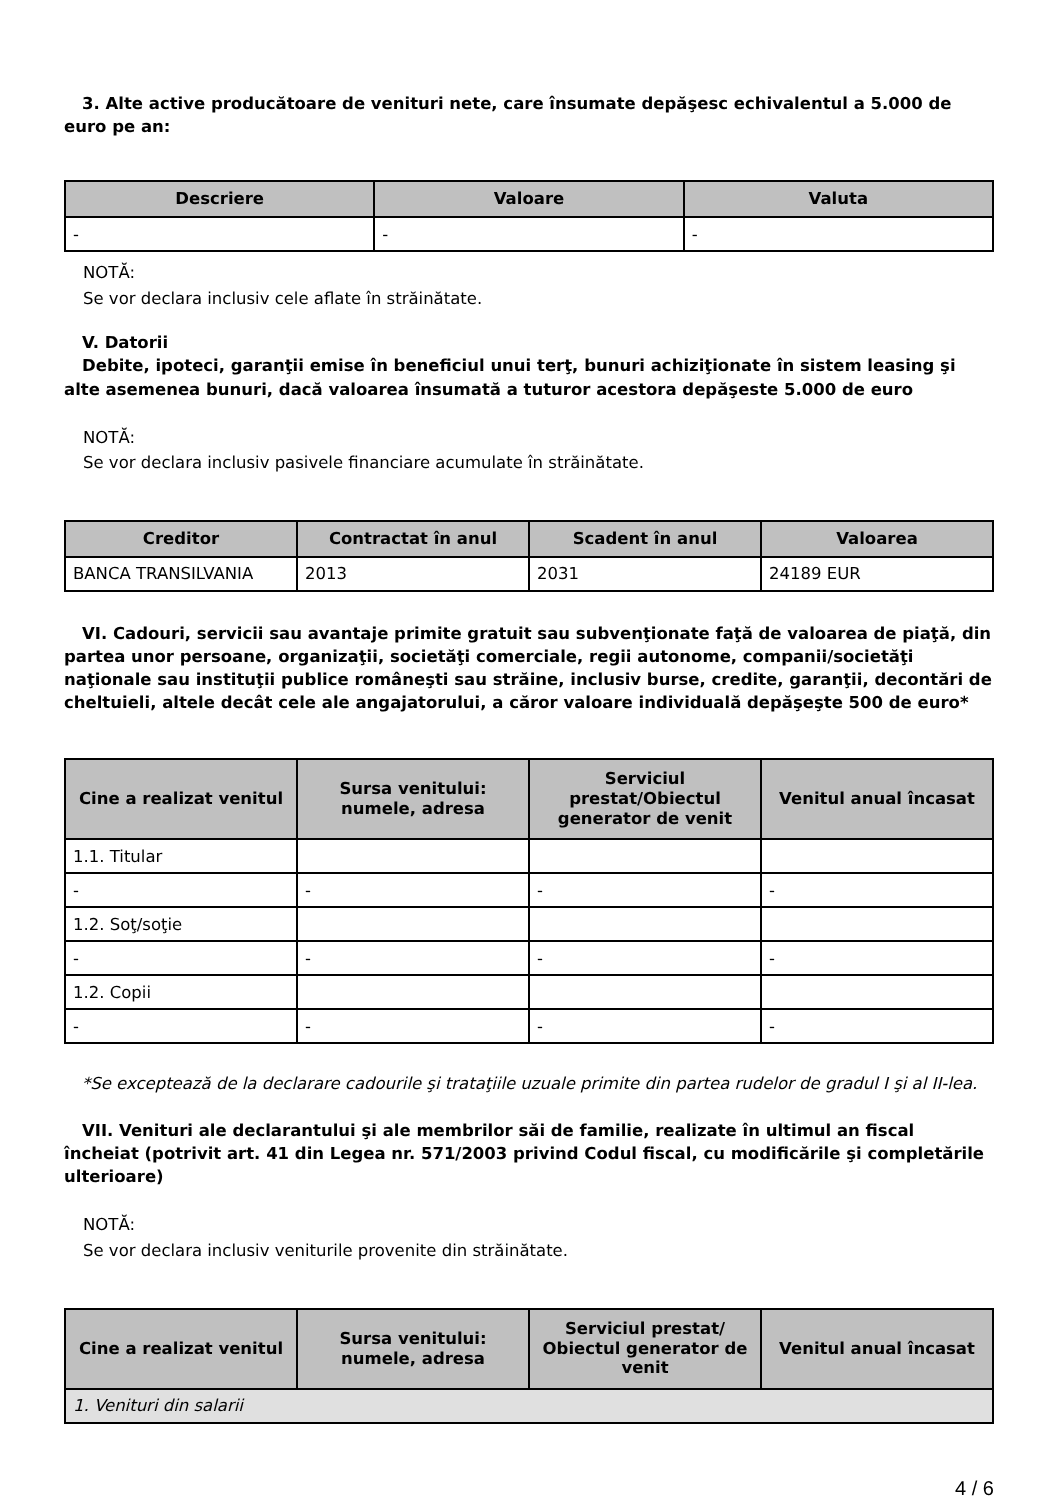3. Alte active producătoare de venituri nete, care însumate depăşesc echivalentul a 5.000 de euro pe an:
| Descriere | Valoare | Valuta |
| --- | --- | --- |
| - | - | - |
NOTĂ:
Se vor declara inclusiv cele aflate în străinătate.
V. Datorii
Debite, ipoteci, garanţii emise în beneficiul unui terţ, bunuri achiziţionate în sistem leasing şi alte asemenea bunuri, dacă valoarea însumată a tuturor acestora depăşeste 5.000 de euro
NOTĂ:
Se vor declara inclusiv pasivele financiare acumulate în străinătate.
| Creditor | Contractat în anul | Scadent în anul | Valoarea |
| --- | --- | --- | --- |
| BANCA TRANSILVANIA | 2013 | 2031 | 24189 EUR |
VI. Cadouri, servicii sau avantaje primite gratuit sau subvenţionate faţă de valoarea de piaţă, din partea unor persoane, organizaţii, societăţi comerciale, regii autonome, companii/societăţi naţionale sau instituţii publice româneşti sau străine, inclusiv burse, credite, garanţii, decontări de cheltuieli, altele decât cele ale angajatorului, a căror valoare individuală depăşeşte 500 de euro*
| Cine a realizat venitul | Sursa venitului: numele, adresa | Serviciul prestat/Obiectul generator de venit | Venitul anual încasat |
| --- | --- | --- | --- |
| 1.1. Titular | | | |
| - | - | - | - |
| 1.2. Soţ/soţie | | | |
| - | - | - | - |
| 1.2. Copii | | | |
| - | - | - | - |
*Se exceptează de la declarare cadourile şi trataţiile uzuale primite din partea rudelor de gradul I şi al II-lea.
VII. Venituri ale declarantului şi ale membrilor săi de familie, realizate în ultimul an fiscal încheiat (potrivit art. 41 din Legea nr. 571/2003 privind Codul fiscal, cu modificările şi completările ulterioare)
NOTĂ:
Se vor declara inclusiv veniturile provenite din străinătate.
| Cine a realizat venitul | Sursa venitului: numele, adresa | Serviciul prestat/ Obiectul generator de venit | Venitul anual încasat |
| --- | --- | --- | --- |
| 1. Venituri din salarii | | | |
4 / 6